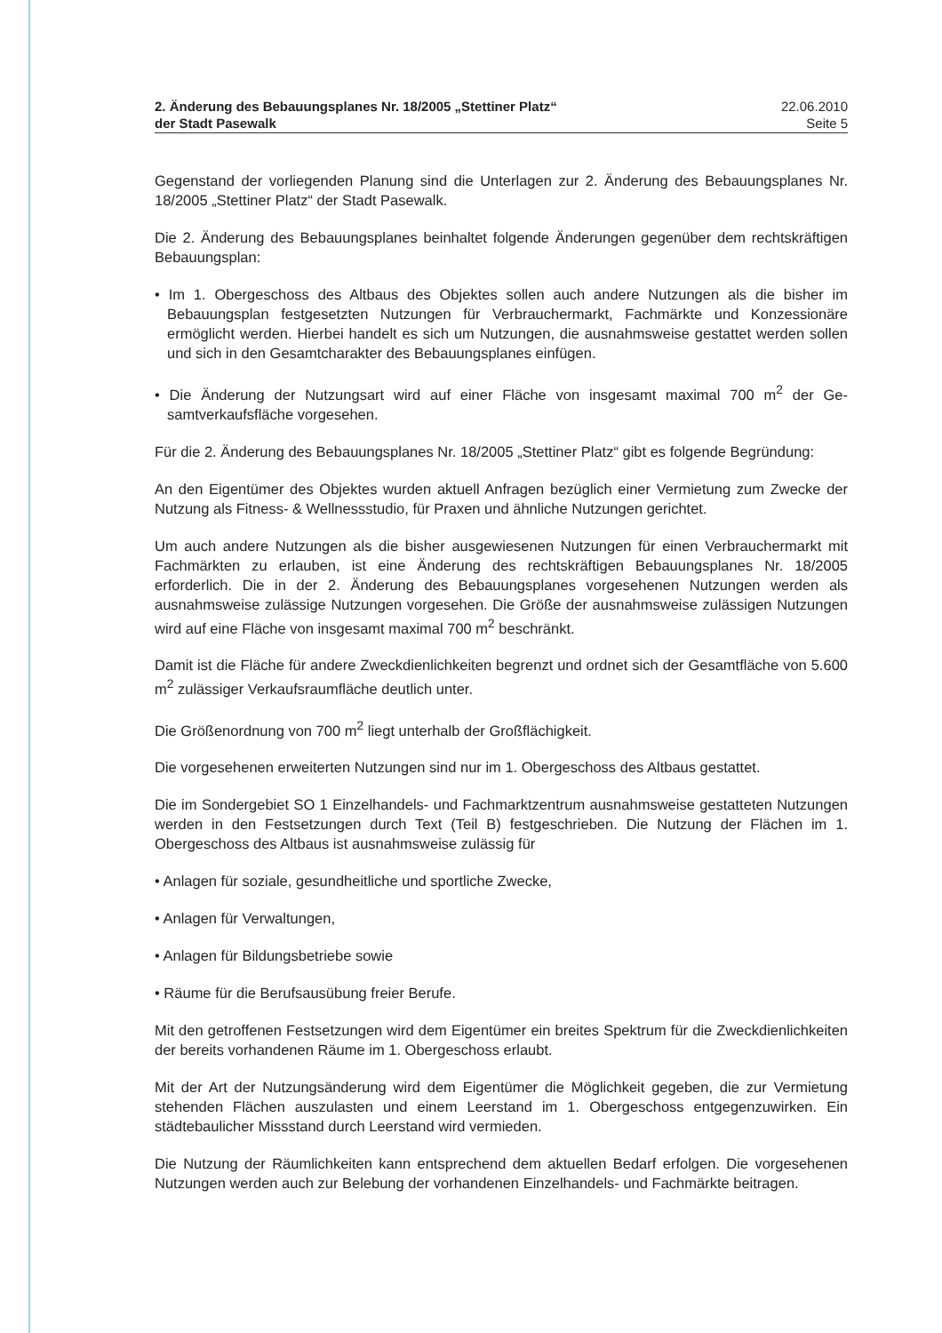2. Änderung des Bebauungsplanes Nr. 18/2005 „Stettiner Platz“
der Stadt Pasewalk
22.06.2010
Seite 5
Gegenstand der vorliegenden Planung sind die Unterlagen zur 2. Änderung des Bebauungs­planes Nr. 18/2005 „Stettiner Platz“ der Stadt Pasewalk.
Die 2. Änderung des Bebauungsplanes beinhaltet folgende Änderungen gegenüber dem rechtskräftigen Bebauungsplan:
• Im 1. Obergeschoss des Altbaus des Objektes sollen auch andere Nutzungen als die bisher im Bebauungsplan festgesetzten Nutzungen für Verbrauchermarkt, Fachmärkte und Kon­zessionäre ermöglicht werden. Hierbei handelt es sich um Nutzungen, die ausnahmsweise gestattet werden sollen und sich in den Gesamtcharakter des Bebauungsplanes einfügen.
• Die Änderung der Nutzungsart wird auf einer Fläche von insgesamt maximal 700 m<sup>2</sup> der Ge­samtverkaufsfläche vorgesehen.
Für die 2. Änderung des Bebauungsplanes Nr. 18/2005 „Stettiner Platz“ gibt es folgende Be­gründung:
An den Eigentümer des Objektes wurden aktuell Anfragen bezüglich einer Vermietung zum Zwecke der Nutzung als Fitness- & Wellnessstudio, für Praxen und ähnliche Nutzungen ge­richtet.
Um auch andere Nutzungen als die bisher ausgewiesenen Nutzungen für einen Verbraucher­markt mit Fachmärkten zu erlauben, ist eine Änderung des rechtskräftigen Bebauungsplanes Nr. 18/2005 erforderlich. Die in der 2. Änderung des Bebauungsplanes vorgesehenen Nutzun­gen werden als ausnahmsweise zulässige Nutzungen vorgesehen. Die Größe der ausnahms­weise zulässigen Nutzungen wird auf eine Fläche von insgesamt maximal 700 m<sup>2</sup> beschränkt.
Damit ist die Fläche für andere Zweckdienlichkeiten begrenzt und ordnet sich der Gesamtflä­che von 5.600 m<sup>2</sup> zulässiger Verkaufsraumfläche deutlich unter.
Die Größenordnung von 700 m<sup>2</sup> liegt unterhalb der Großflächigkeit.
Die vorgesehenen erweiterten Nutzungen sind nur im 1. Obergeschoss des Altbaus gestattet.
Die im Sondergebiet SO 1 Einzelhandels- und Fachmarktzentrum ausnahmsweise gestatteten Nutzungen werden in den Festsetzungen durch Text (Teil B) festgeschrieben. Die Nutzung der Flächen im 1. Obergeschoss des Altbaus ist ausnahmsweise zulässig für
• Anlagen für soziale, gesundheitliche und sportliche Zwecke,
• Anlagen für Verwaltungen,
• Anlagen für Bildungsbetriebe sowie
• Räume für die Berufsausübung freier Berufe.
Mit den getroffenen Festsetzungen wird dem Eigentümer ein breites Spektrum für die Zweck­dienlichkeiten der bereits vorhandenen Räume im 1. Obergeschoss erlaubt.
Mit der Art der Nutzungsänderung wird dem Eigentümer die Möglichkeit gegeben, die zur Vermietung stehenden Flächen auszulasten und einem Leerstand im 1. Obergeschoss entge­genzuwirken. Ein städtebaulicher Missstand durch Leerstand wird vermieden.
Die Nutzung der Räumlichkeiten kann entsprechend dem aktuellen Bedarf erfolgen. Die vor­gesehenen Nutzungen werden auch zur Belebung der vorhandenen Einzelhandels- und Fachmärkte beitragen.